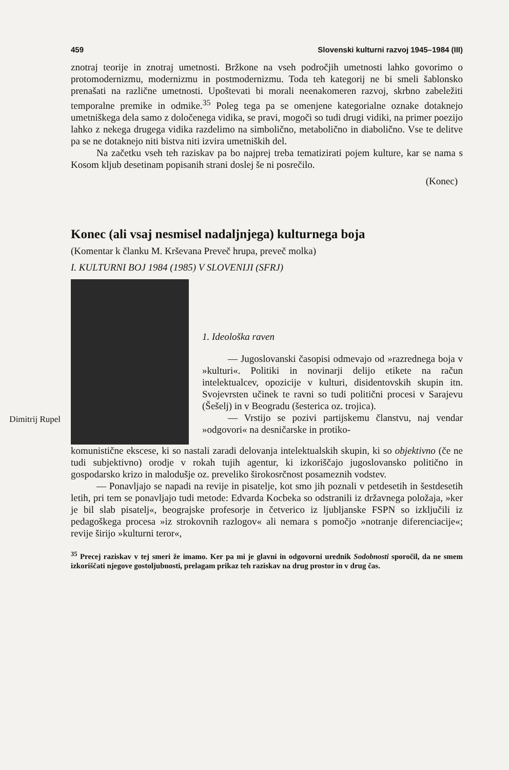459 Slovenski kulturni razvoj 1945–1984 (III)
znotraj teorije in znotraj umetnosti. Bržkone na vseh področjih umetnosti lahko govorimo o protomodernizmu, modernizmu in postmodernizmu. Toda teh kategorij ne bi smeli šablonsko prenašati na različne umetnosti. Upoštevati bi morali neenakomeren razvoj, skrbno zabeležiti temporalne premike in odmike.<sup>35</sup> Poleg tega pa se omenjene kategorialne oznake dotaknejo umetniškega dela samo z določenega vidika, se pravi, mogoči so tudi drugi vidiki, na primer poezijo lahko z nekega drugega vidika razdelimo na simbolično, metabolično in diabolično. Vse te delitve pa se ne dotaknejo niti bistva niti izvira umetniških del.
Na začetku vseh teh raziskav pa bo najprej treba tematizirati pojem kulture, kar se nama s Kosom kljub desetinam popisanih strani doslej še ni posrečilo.
(Konec)
Konec (ali vsaj nesmisel nadaljnjega) kulturnega boja
(Komentar k članku M. Krševana Preveč hrupa, preveč molka)
I. KULTURNI BOJ 1984 (1985) V SLOVENIJI (SFRJ)
Dimitrij Rupel
1. Ideološka raven
— Jugoslovanski časopisi odmevajo od »razrednega boja v »kulturi«. Politiki in novinarji delijo etikete na račun intelektualcev, opozicije v kulturi, disidentovskih skupin itn. Svojevrsten učinek te ravni so tudi politični procesi v Sarajevu (Šešelj) in v Beogradu (šesterica oz. trojica).
— Vrstijo se pozivi partijskemu članstvu, naj vendar »odgovori« na desničarske in protiko-
komunistične ekscese, ki so nastali zaradi delovanja intelektualskih skupin, ki so objektivno (če ne tudi subjektivno) orodje v rokah tujih agentur, ki izkoriščajo jugoslovansko politično in gospodarsko krizo in malodušje oz. preveliko širokosrčnost posameznih vodstev.
— Ponavljajo se napadi na revije in pisatelje, kot smo jih poznali v petdesetih in šestdesetih letih, pri tem se ponavljajo tudi metode: Edvarda Kocbeka so odstranili iz državnega položaja, »ker je bil slab pisatelj«, beograjske profesorje in četverico iz ljubljanske FSPN so izključili iz pedagoškega procesa »iz strokovnih razlogov« ali nemara s pomočjo »notranje diferenciacije«; revije širijo »kulturni teror«,
<sup>35</sup> Precej raziskav v tej smeri že imamo. Ker pa mi je glavni in odgovorni urednik Sodobnosti sporočil, da ne smem izkoriščati njegove gostoljubnosti, prelagam prikaz teh raziskav na drug prostor in v drug čas.